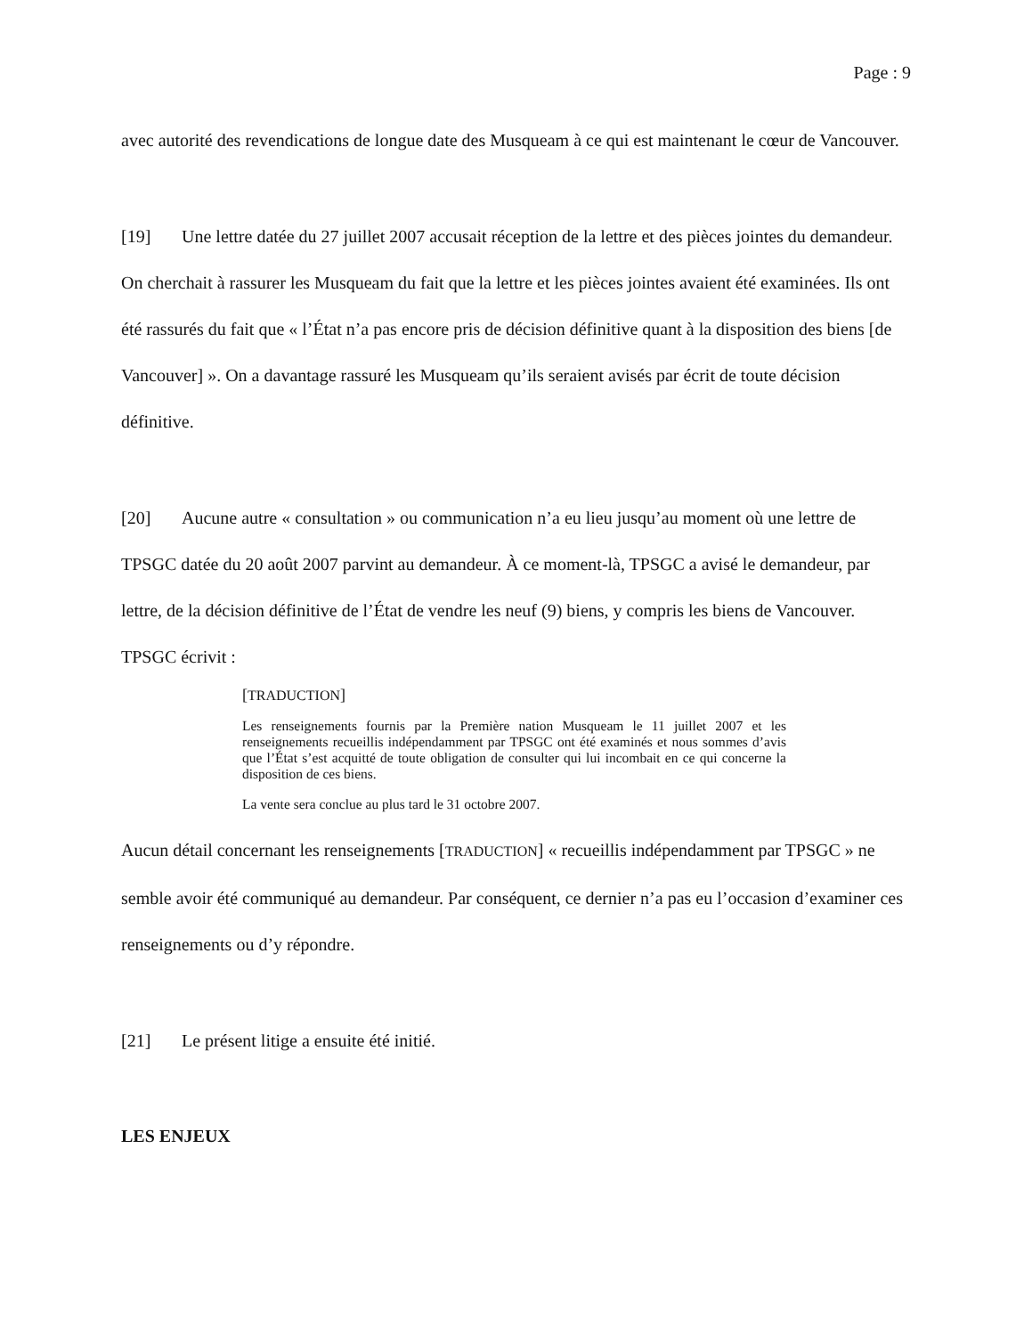Page : 9
avec autorité des revendications de longue date des Musqueam à ce qui est maintenant le cœur de Vancouver.
[19] Une lettre datée du 27 juillet 2007 accusait réception de la lettre et des pièces jointes du demandeur. On cherchait à rassurer les Musqueam du fait que la lettre et les pièces jointes avaient été examinées. Ils ont été rassurés du fait que « l’État n’a pas encore pris de décision définitive quant à la disposition des biens [de Vancouver] ». On a davantage rassuré les Musqueam qu’ils seraient avisés par écrit de toute décision définitive.
[20] Aucune autre « consultation » ou communication n’a eu lieu jusqu’au moment où une lettre de TPSGC datée du 20 août 2007 parvint au demandeur. À ce moment-là, TPSGC a avisé le demandeur, par lettre, de la décision définitive de l’État de vendre les neuf (9) biens, y compris les biens de Vancouver. TPSGC écrivit :
[TRADUCTION]
Les renseignements fournis par la Première nation Musqueam le 11 juillet 2007 et les renseignements recueillis indépendamment par TPSGC ont été examinés et nous sommes d’avis que l’État s’est acquitté de toute obligation de consulter qui lui incombait en ce qui concerne la disposition de ces biens.
La vente sera conclue au plus tard le 31 octobre 2007.
Aucun détail concernant les renseignements [TRADUCTION] « recueillis indépendamment par TPSGC » ne semble avoir été communiqué au demandeur. Par conséquent, ce dernier n’a pas eu l’occasion d’examiner ces renseignements ou d’y répondre.
[21] Le présent litige a ensuite été initié.
LES ENJEUX